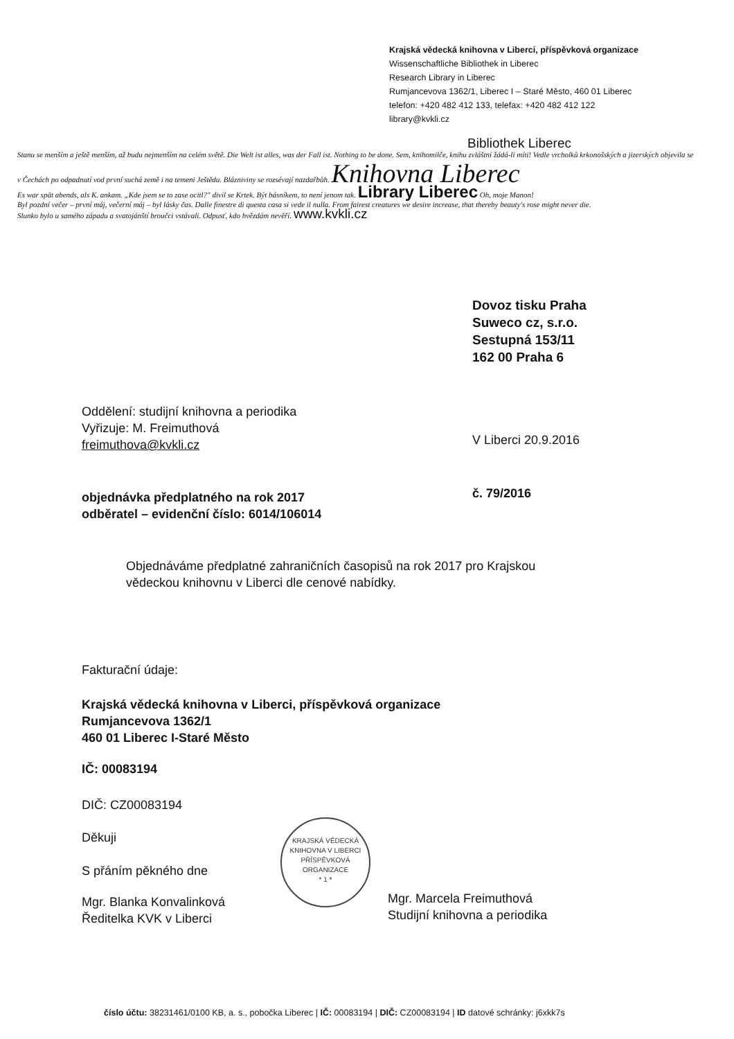Krajská vědecká knihovna v Liberci, příspěvková organizace
Wissenschaftliche Bibliothek in Liberec
Research Library in Liberec
Rumjancevova 1362/1, Liberec I – Staré Město, 460 01 Liberec
telefon: +420 482 412 133, telefax: +420 482 412 122
library@kvkli.cz
Bibliothek Liberec
Stanu se menším a ještě menším, až budu nejmenším na celém světě. Die Welt ist alles, was der Fall ist. Nothing to be done. Sem, knihomilče, knihu zvláštní žádá-li míti! Vedle vrcholků krkonošských a jizerských objevila se v Čechách po odpadnutí vod první suchá země i na temeni Ještědu. Blázniviny se rozsévají nazdařbůh. Knihovna Liberec
Es war spät abends, als K. ankam. „Kde jsem se to zase ocitl?" divil se Krtek. Být básníkem, to není jenom tak. Library Liberec Oh, moje Manon!
Byl pozdní večer – první máj, večerní máj – byl lásky čas. Dalle finestre di questa casa si vede il nulla. From fairest creatures we desire increase, that thereby beauty's rose might never die.
Slunko bylo u samého západu a svatojánští broučci vstávali. Odpusť, kdo hvězdám nevěří. www.kvkli.cz
Dovoz tisku Praha
Suweco cz, s.r.o.
Sestupná 153/11
162 00 Praha 6
Oddělení: studijní knihovna a periodika
Vyřizuje: M. Freimuthová
freimuthova@kvkli.cz
V Liberci 20.9.2016
objednávka předplatného na rok 2017
odběratel – evidenční číslo: 6014/106014
č. 79/2016
Objednáváme předplatné zahraničních časopisů na rok 2017 pro Krajskou
vědeckou knihovnu v Liberci dle cenové nabídky.
Fakturační údaje:
Krajská vědecká knihovna v Liberci, příspěvková organizace
Rumjancevova 1362/1
460 01 Liberec I-Staré Město
IČ: 00083194
DIČ: CZ00083194
Děkuji
S přáním pěkného dne
Mgr. Blanka Konvalinková
Ředitelka KVK v Liberci
KRAJSKÁ VĚDECKÁ KNIHOVNA V LIBERCI
PŘÍSPĚVKOVÁ ORGANIZACE
* 1 *
Mgr. Marcela Freimuthová
Studijní knihovna a periodika
číslo účtu: 38231461/0100 KB, a. s., pobočka Liberec | IČ: 00083194 | DIČ: CZ00083194 | ID datové schránky: j6xkk7s